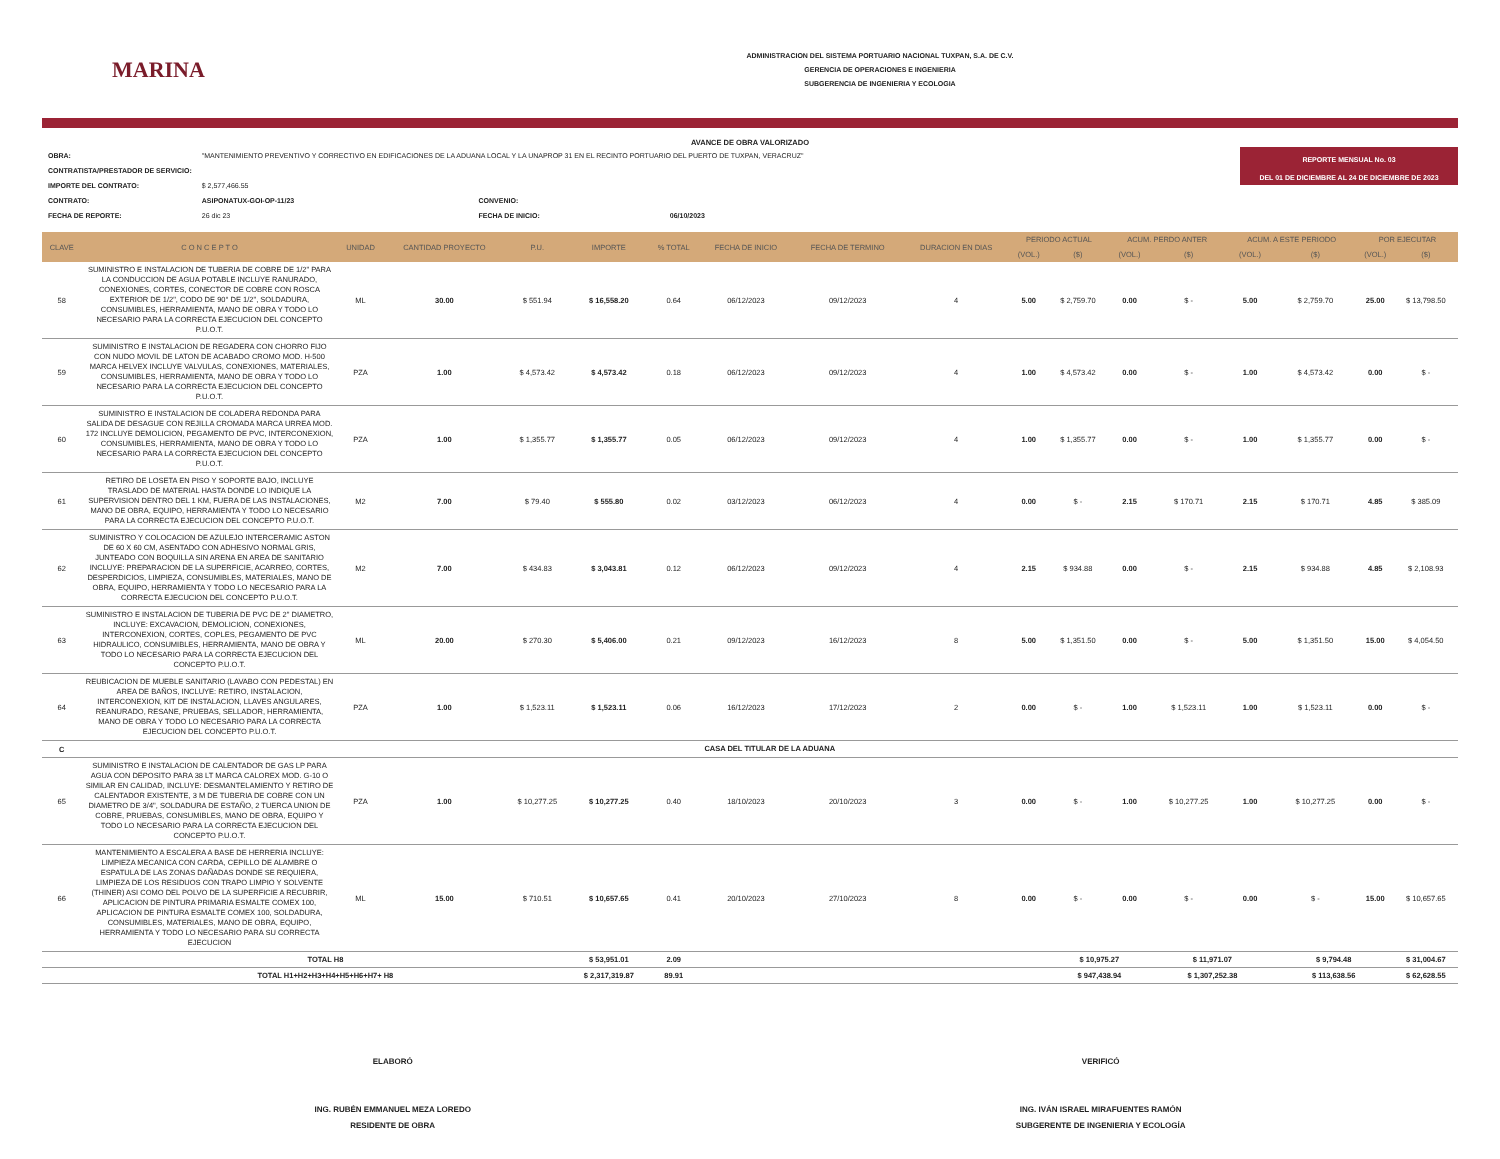MARINA
ADMINISTRACION DEL SISTEMA PORTUARIO NACIONAL TUXPAN, S.A. DE C.V.
GERENCIA DE OPERACIONES E INGENIERIA
SUBGERENCIA DE INGENIERIA Y ECOLOGIA
AVANCE DE OBRA VALORIZADO
| OBRA: | "MANTENIMIENTO PREVENTIVO Y CORRECTIVO EN EDIFICACIONES DE LA ADUANA LOCAL Y LA UNAPROP 31 EN EL RECINTO PORTUARIO DEL PUERTO DE TUXPAN, VERACRUZ" | | | |
| CONTRATISTA/PRESTADOR DE SERVICIO: | | | | |
| IMPORTE DEL CONTRATO: | $ 2,577,466.55 | | | |
| CONTRATO: | ASIPONATUX-GOI-OP-11/23 | CONVENIO: | | |
| FECHA DE REPORTE: | 26 dic 23 | FECHA DE INICIO: | 06/10/2023 | |
REPORTE MENSUAL No. 03
DEL 01 DE DICIEMBRE AL 24 DE DICIEMBRE DE 2023
| CLAVE | C O N C E P T O | UNIDAD | CANTIDAD PROYECTO | P.U. | IMPORTE | % TOTAL | FECHA DE INICIO | FECHA DE TERMINO | DURACION EN DIAS | PERIODO ACTUAL | | ACUM. PERDO ANTER | | ACUM. A ESTE PERIODO | | POR EJECUTAR | |
| --- | --- | --- | --- | --- | --- | --- | --- | --- | --- | --- | --- | --- | --- | --- | --- | --- | --- |
| | | | | | | | | | | (VOL.) | ($) | (VOL.) | ($) | (VOL.) | ($) | (VOL.) | ($) |
| 58 | SUMINISTRO E INSTALACION DE TUBERIA DE COBRE DE 1/2" PARA LA CONDUCCION DE AGUA POTABLE INCLUYE RANURADO, CONEXIONES, CORTES, CONECTOR DE COBRE CON ROSCA EXTERIOR DE 1/2", CODO DE 90° DE 1/2", SOLDADURA, CONSUMIBLES, HERRAMIENTA, MANO DE OBRA Y TODO LO NECESARIO PARA LA CORRECTA EJECUCION DEL CONCEPTO P.U.O.T. | ML | 30.00 | $ 551.94 | $ 16,558.20 | 0.64 | 06/12/2023 | 09/12/2023 | 4 | 5.00 | $ 2,759.70 | 0.00 | $ - | 5.00 | $ 2,759.70 | 25.00 | $ 13,798.50 |
| 59 | SUMINISTRO E INSTALACION DE REGADERA CON CHORRO FIJO CON NUDO MOVIL DE LATON DE ACABADO CROMO MOD. H-500 MARCA HELVEX INCLUYE VALVULAS, CONEXIONES, MATERIALES, CONSUMIBLES, HERRAMIENTA, MANO DE OBRA Y TODO LO NECESARIO PARA LA CORRECTA EJECUCION DEL CONCEPTO P.U.O.T. | PZA | 1.00 | $ 4,573.42 | $ 4,573.42 | 0.18 | 06/12/2023 | 09/12/2023 | 4 | 1.00 | $ 4,573.42 | 0.00 | $ - | 1.00 | $ 4,573.42 | 0.00 | $ - |
| 60 | SUMINISTRO E INSTALACION DE COLADERA REDONDA PARA SALIDA DE DESAGUE CON REJILLA CROMADA MARCA URREA MOD. 172 INCLUYE DEMOLICION, PEGAMENTO DE PVC, INTERCONEXION, CONSUMIBLES, HERRAMIENTA, MANO DE OBRA Y TODO LO NECESARIO PARA LA CORRECTA EJECUCION DEL CONCEPTO P.U.O.T. | PZA | 1.00 | $ 1,355.77 | $ 1,355.77 | 0.05 | 06/12/2023 | 09/12/2023 | 4 | 1.00 | $ 1,355.77 | 0.00 | $ - | 1.00 | $ 1,355.77 | 0.00 | $ - |
| 61 | RETIRO DE LOSETA EN PISO Y SOPORTE BAJO, INCLUYE TRASLADO DE MATERIAL HASTA DONDE LO INDIQUE LA SUPERVISION DENTRO DEL 1 KM, FUERA DE LAS INSTALACIONES, MANO DE OBRA, EQUIPO, HERRAMIENTA Y TODO LO NECESARIO PARA LA CORRECTA EJECUCION DEL CONCEPTO P.U.O.T. | M2 | 7.00 | $ 79.40 | $ 555.80 | 0.02 | 03/12/2023 | 06/12/2023 | 4 | 0.00 | $ - | 2.15 | $ 170.71 | 2.15 | $ 170.71 | 4.85 | $ 385.09 |
| 62 | SUMINISTRO Y COLOCACION DE AZULEJO INTERCERAMIC ASTON DE 60 X 60 CM, ASENTADO CON ADHESIVO NORMAL GRIS, JUNTEADO CON BOQUILLA SIN ARENA EN AREA DE SANITARIO INCLUYE: PREPARACION DE LA SUPERFICIE, ACARREO, CORTES, DESPERDICIOS, LIMPIEZA, CONSUMIBLES, MATERIALES, MANO DE OBRA, EQUIPO, HERRAMIENTA Y TODO LO NECESARIO PARA LA CORRECTA EJECUCION DEL CONCEPTO P.U.O.T. | M2 | 7.00 | $ 434.83 | $ 3,043.81 | 0.12 | 06/12/2023 | 09/12/2023 | 4 | 2.15 | $ 934.88 | 0.00 | $ - | 2.15 | $ 934.88 | 4.85 | $ 2,108.93 |
| 63 | SUMINISTRO E INSTALACION DE TUBERIA DE PVC DE 2" DIAMETRO, INCLUYE: EXCAVACION, DEMOLICION, CONEXIONES, INTERCONEXION, CORTES, COPLES, PEGAMENTO DE PVC HIDRAULICO, CONSUMIBLES, HERRAMIENTA, MANO DE OBRA Y TODO LO NECESARIO PARA LA CORRECTA EJECUCION DEL CONCEPTO P.U.O.T. | ML | 20.00 | $ 270.30 | $ 5,406.00 | 0.21 | 09/12/2023 | 16/12/2023 | 8 | 5.00 | $ 1,351.50 | 0.00 | $ - | 5.00 | $ 1,351.50 | 15.00 | $ 4,054.50 |
| 64 | REUBICACION DE MUEBLE SANITARIO (LAVABO CON PEDESTAL) EN AREA DE BAÑOS, INCLUYE: RETIRO, INSTALACION, INTERCONEXION, KIT DE INSTALACION, LLAVES ANGULARES, REANURADO, RESANE, PRUEBAS, SELLADOR, HERRAMIENTA, MANO DE OBRA Y TODO LO NECESARIO PARA LA CORRECTA EJECUCION DEL CONCEPTO P.U.O.T. | PZA | 1.00 | $ 1,523.11 | $ 1,523.11 | 0.06 | 16/12/2023 | 17/12/2023 | 2 | 0.00 | $ - | 1.00 | $ 1,523.11 | 1.00 | $ 1,523.11 | 0.00 | $ - |
| C | CASA DEL TITULAR DE LA ADUANA | | | | | | | | | | | | | | | | |
| 65 | SUMINISTRO E INSTALACION DE CALENTADOR DE GAS LP PARA AGUA CON DEPOSITO PARA 38 LT MARCA CALOREX MOD. G-10 O SIMILAR EN CALIDAD, INCLUYE: DESMANTELAMIENTO Y RETIRO DE CALENTADOR EXISTENTE, 3 M DE TUBERIA DE COBRE CON UN DIAMETRO DE 3/4", SOLDADURA DE ESTAÑO, 2 TUERCA UNION DE COBRE, PRUEBAS, CONSUMIBLES, MANO DE OBRA, EQUIPO Y TODO LO NECESARIO PARA LA CORRECTA EJECUCION DEL CONCEPTO P.U.O.T. | PZA | 1.00 | $ 10,277.25 | $ 10,277.25 | 0.40 | 18/10/2023 | 20/10/2023 | 3 | 0.00 | $ - | 1.00 | $ 10,277.25 | 1.00 | $ 10,277.25 | 0.00 | $ - |
| 66 | MANTENIMIENTO A ESCALERA A BASE DE HERRERIA INCLUYE: LIMPIEZA MECANICA CON CARDA, CEPILLO DE ALAMBRE O ESPATULA DE LAS ZONAS DAÑADAS DONDE SE REQUIERA, LIMPIEZA DE LOS RESIDUOS CON TRAPO LIMPIO Y SOLVENTE (THINER) ASI COMO DEL POLVO DE LA SUPERFICIE A RECUBRIR, APLICACION DE PINTURA PRIMARIA ESMALTE COMEX 100, APLICACION DE PINTURA ESMALTE COMEX 100, SOLDADURA, CONSUMIBLES, MATERIALES, MANO DE OBRA, EQUIPO, HERRAMIENTA Y TODO LO NECESARIO PARA SU CORRECTA EJECUCION | ML | 15.00 | $ 710.51 | $ 10,657.65 | 0.41 | 20/10/2023 | 27/10/2023 | 8 | 0.00 | $ - | 0.00 | $ - | 0.00 | $ - | 15.00 | $ 10,657.65 |
| | TOTAL H8 | | | | $ 53,951.01 | 2.09 | | | | | $ 10,975.27 | | $ 11,971.07 | | $ 9,794.48 | | $ 31,004.67 |
| | TOTAL H1+H2+H3+H4+H5+H6+H7+ H8 | | | | $ 2,317,319.87 | 89.91 | | | | | $ 947,438.94 | | $ 1,307,252.38 | | $ 113,638.56 | | $ 62,628.55 |
ELABORÓ
ING. RUBÉN EMMANUEL MEZA LOREDO
RESIDENTE DE OBRA
VERIFICÓ
ING. IVÁN ISRAEL MIRAFUENTES RAMÓN
SUBGERENTE DE INGENIERIA Y ECOLOGÍA